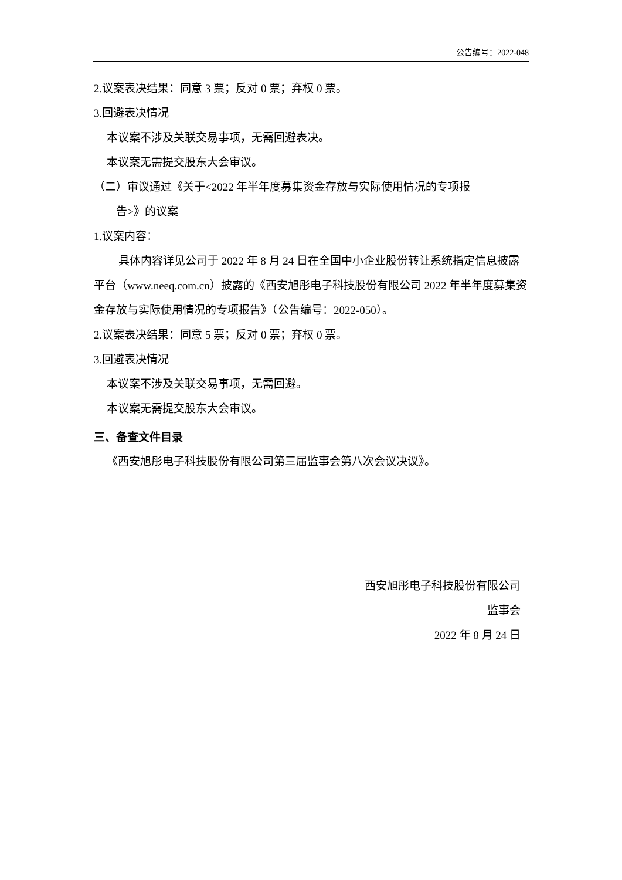公告编号：2022-048
2.议案表决结果：同意 3 票；反对 0 票；弃权 0 票。
3.回避表决情况
本议案不涉及关联交易事项，无需回避表决。
本议案无需提交股东大会审议。
（二）审议通过《关于<2022 年半年度募集资金存放与实际使用情况的专项报
告>》的议案
1.议案内容：
具体内容详见公司于 2022 年 8 月 24 日在全国中小企业股份转让系统指定信息披露平台（www.neeq.com.cn）披露的《西安旭彤电子科技股份有限公司 2022 年半年度募集资金存放与实际使用情况的专项报告》（公告编号：2022-050）。
2.议案表决结果：同意 5 票；反对 0 票；弃权 0 票。
3.回避表决情况
本议案不涉及关联交易事项，无需回避。
本议案无需提交股东大会审议。
三、备查文件目录
《西安旭彤电子科技股份有限公司第三届监事会第八次会议决议》。
西安旭彤电子科技股份有限公司
监事会
2022 年 8 月 24 日